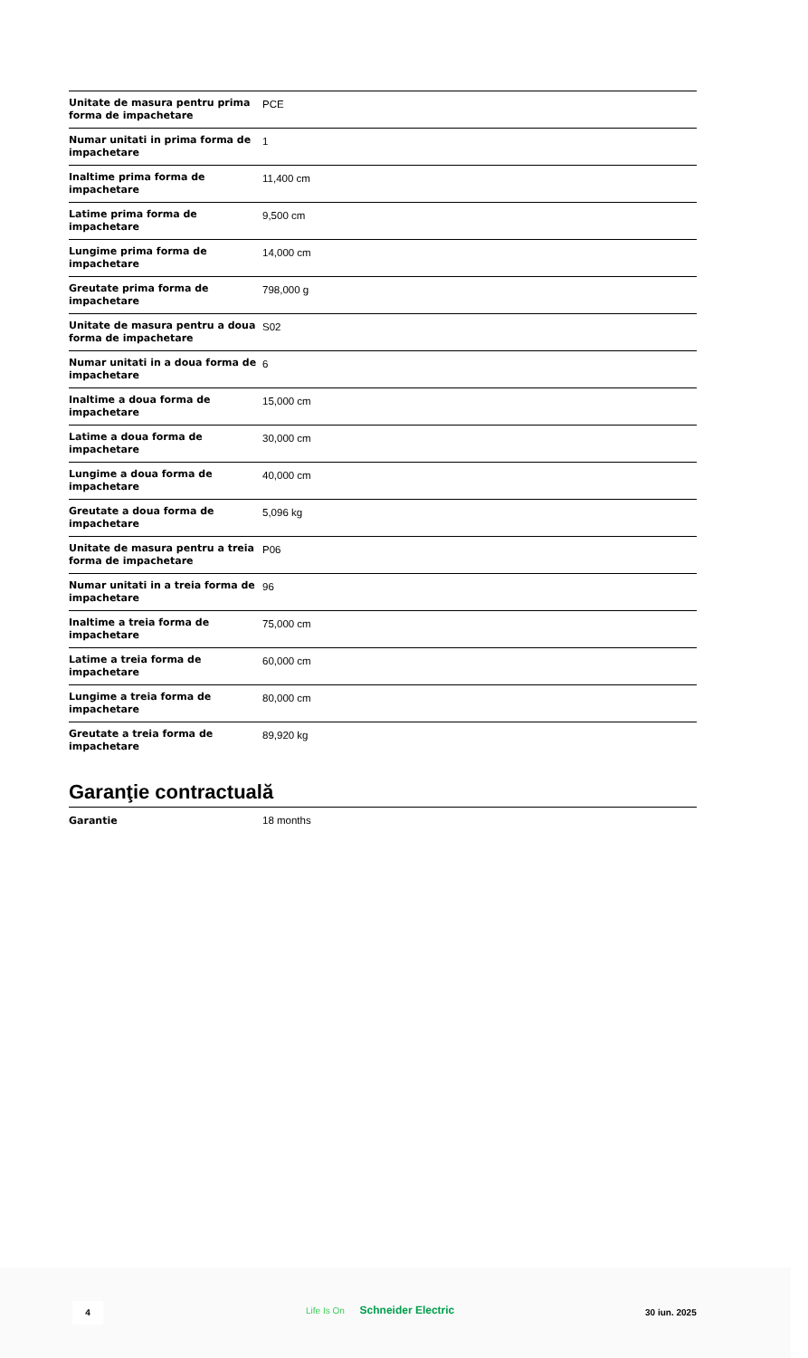| Unitate de masura pentru prima forma de impachetare | PCE |
| Numar unitati in prima forma de impachetare | 1 |
| Inaltime prima forma de impachetare | 11,400 cm |
| Latime prima forma de impachetare | 9,500 cm |
| Lungime prima forma de impachetare | 14,000 cm |
| Greutate prima forma de impachetare | 798,000 g |
| Unitate de masura pentru a doua forma de impachetare | S02 |
| Numar unitati in a doua forma de impachetare | 6 |
| Inaltime a doua forma de impachetare | 15,000 cm |
| Latime a doua forma de impachetare | 30,000 cm |
| Lungime a doua forma de impachetare | 40,000 cm |
| Greutate a doua forma de impachetare | 5,096 kg |
| Unitate de masura pentru a treia forma de impachetare | P06 |
| Numar unitati in a treia forma de impachetare | 96 |
| Inaltime a treia forma de impachetare | 75,000 cm |
| Latime a treia forma de impachetare | 60,000 cm |
| Lungime a treia forma de impachetare | 80,000 cm |
| Greutate a treia forma de impachetare | 89,920 kg |
Garanţie contractuală
| Garantie | 18 months |
4 Life Is On Schneider Electric 30 iun. 2025